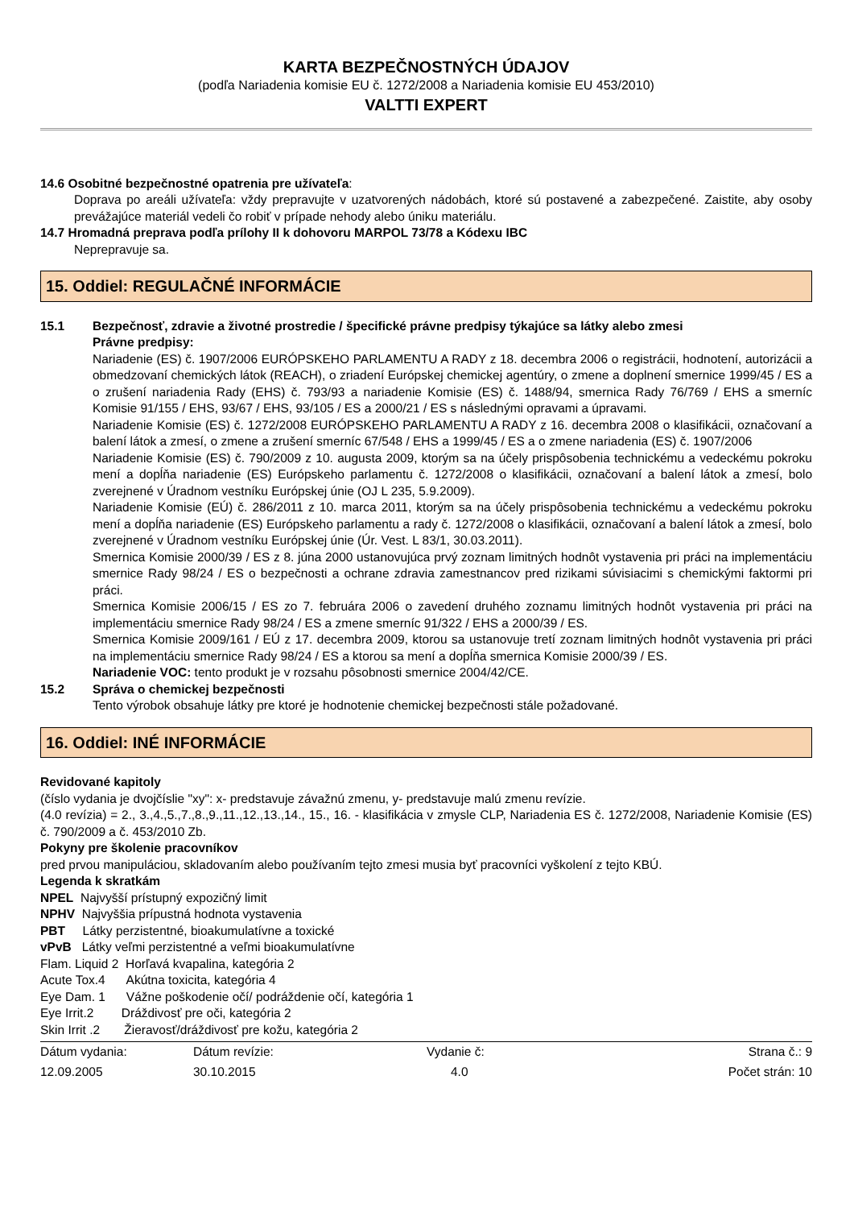KARTA BEZPEČNOSTNÝCH ÚDAJOV
(podľa Nariadenia komisie EU č. 1272/2008 a Nariadenia komisie EU 453/2010)
VALTTI EXPERT
14.6 Osobitné bezpečnostné opatrenia pre užívateľa:
Doprava po areáli užívateľa: vždy prepravujte v uzatvorených nádobách, ktoré sú postavené a zabezpečené. Zaistite, aby osoby prevážajúce materiál vedeli čo robiť v prípade nehody alebo úniku materiálu.
14.7 Hromadná preprava podľa prílohy II k dohovoru MARPOL 73/78 a Kódexu IBC
Neprepravuje sa.
15. Oddiel: REGULAČNÉ INFORMÁCIE
15.1 Bezpečnosť, zdravie a životné prostredie / špecifické právne predpisy týkajúce sa látky alebo zmesi
Právne predpisy:
Nariadenie (ES) č. 1907/2006 EURÓPSKEHO PARLAMENTU A RADY z 18. decembra 2006 o registrácii, hodnotení, autorizácii a obmedzovaní chemických látok (REACH), o zriadení Európskej chemickej agentúry, o zmene a doplnení smernice 1999/45 / ES a o zrušení nariadenia Rady (EHS) č. 793/93 a nariadenie Komisie (ES) č. 1488/94, smernica Rady 76/769 / EHS a smerníc Komisie 91/155 / EHS, 93/67 / EHS, 93/105 / ES a 2000/21 / ES s následnými opravami a úpravami.
Nariadenie Komisie (ES) č. 1272/2008 EURÓPSKEHO PARLAMENTU A RADY z 16. decembra 2008 o klasifikácii, označovaní a balení látok a zmesí, o zmene a zrušení smerníc 67/548 / EHS a 1999/45 / ES a o zmene nariadenia (ES) č. 1907/2006
Nariadenie Komisie (ES) č. 790/2009 z 10. augusta 2009, ktorým sa na účely prispôsobenia technickému a vedeckému pokroku mení a dopĺňa nariadenie (ES) Európskeho parlamentu č. 1272/2008 o klasifikácii, označovaní a balení látok a zmesí, bolo zverejnené v Úradnom vestníku Európskej únie (OJ L 235, 5.9.2009).
Nariadenie Komisie (EÚ) č. 286/2011 z 10. marca 2011, ktorým sa na účely prispôsobenia technickému a vedeckému pokroku mení a dopĺňa nariadenie (ES) Európskeho parlamentu a rady č. 1272/2008 o klasifikácii, označovaní a balení látok a zmesí, bolo zverejnené v Úradnom vestníku Európskej únie (Úr. Vest. L 83/1, 30.03.2011).
Smernica Komisie 2000/39 / ES z 8. júna 2000 ustanovujúca prvý zoznam limitných hodnôt vystavenia pri práci na implementáciu smernice Rady 98/24 / ES o bezpečnosti a ochrane zdravia zamestnancov pred rizikami súvisiacimi s chemickými faktormi pri práci.
Smernica Komisie 2006/15 / ES zo 7. februára 2006 o zavedení druhého zoznamu limitných hodnôt vystavenia pri práci na implementáciu smernice Rady 98/24 / ES a zmene smerníc 91/322 / EHS a 2000/39 / ES.
Smernica Komisie 2009/161 / EÚ z 17. decembra 2009, ktorou sa ustanovuje tretí zoznam limitných hodnôt vystavenia pri práci na implementáciu smernice Rady 98/24 / ES a ktorou sa mení a dopĺňa smernica Komisie 2000/39 / ES.
Nariadenie VOC: tento produkt je v rozsahu pôsobnosti smernice 2004/42/CE.
15.2 Správa o chemickej bezpečnosti
Tento výrobok obsahuje látky pre ktoré je hodnotenie chemickej bezpečnosti stále požadované.
16. Oddiel: INÉ INFORMÁCIE
Revidované kapitoly
(číslo vydania je dvojčíslie "xy": x- predstavuje závažnú zmenu, y- predstavuje malú zmenu revízie.
(4.0 revízia) = 2., 3.,4.,5.,7.,8.,9.,11.,12.,13.,14., 15., 16. - klasifikácia v zmysle CLP, Nariadenia ES č. 1272/2008, Nariadenie Komisie (ES) č. 790/2009 a č. 453/2010 Zb.
Pokyny pre školenie pracovníkov
pred prvou manipuláciou, skladovaním alebo používaním tejto zmesi musia byť pracovníci vyškolení z tejto KBÚ.
Legenda k skratkám
NPEL Najvyšší prístupný expozičný limit
NPHV Najvyššia prípustná hodnota vystavenia
PBT Látky perzistentné, bioakumulatívne a toxické
vPvB Látky veľmi perzistentné a veľmi bioakumulatívne
Flam. Liquid 2 Horľavá kvapalina, kategória 2
Acute Tox.4 Akútna toxicita, kategória 4
Eye Dam. 1 Vážne poškodenie očí/ podráždenie očí, kategória 1
Eye Irrit.2 Dráždivosť pre oči, kategória 2
Skin Irrit .2 Žieravosť/dráždivosť pre kožu, kategória 2
| Dátum vydania: | Dátum revízie: | Vydanie č: | Strana č.: 9 |
| 12.09.2005 | 30.10.2015 | 4.0 | Počet strán: 10 |